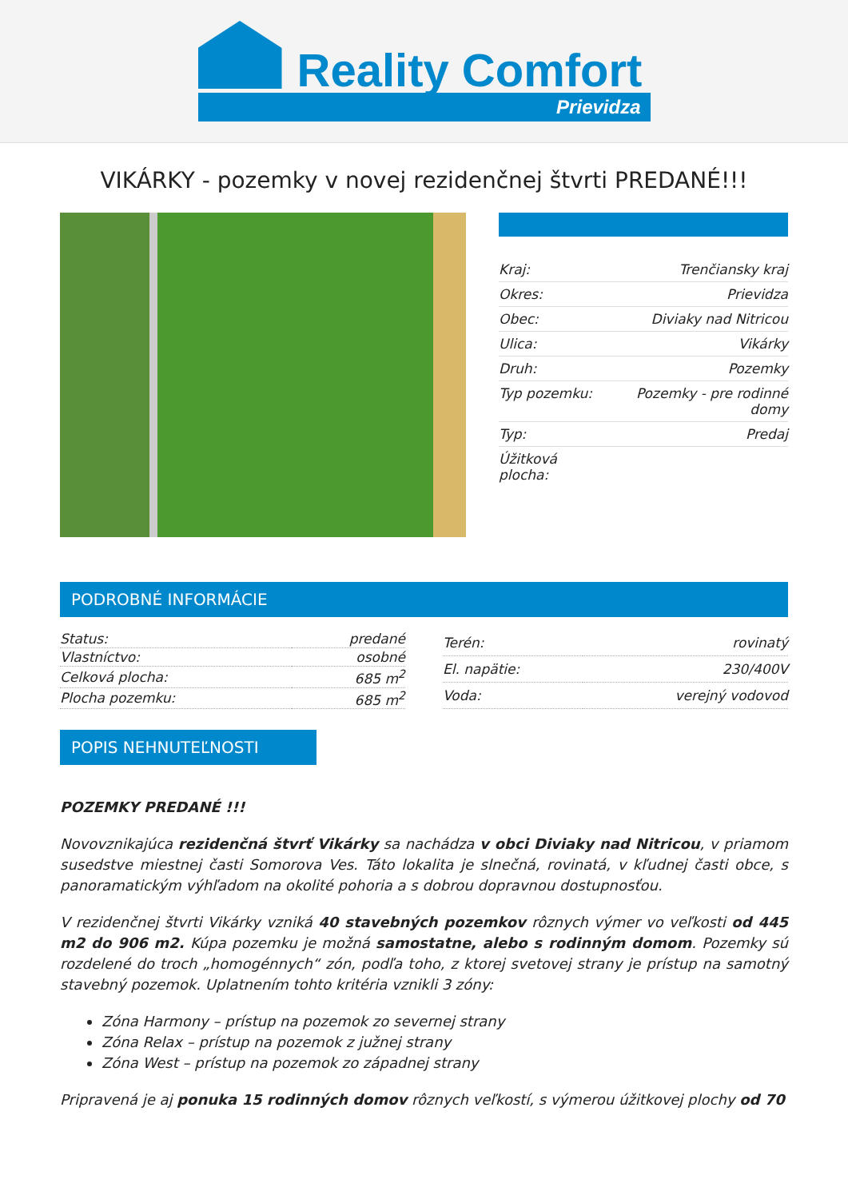Reality Comfort
Prievidza
VIKÁRKY - pozemky v novej rezidenčnej štvrti PREDANÉ!!!
| Kraj: | Trenčiansky kraj |
| Okres: | Prievidza |
| Obec: | Diviaky nad Nitricou |
| Ulica: | Vikárky |
| Druh: | Pozemky |
| Typ pozemku: | Pozemky - pre rodinné domy |
| Typ: | Predaj |
| Úžitková plocha: | |
PODROBNÉ INFORMÁCIE
| Status: | predané |
| Vlastníctvo: | osobné |
| Celková plocha: | 685 m<sup>2</sup> |
| Plocha pozemku: | 685 m<sup>2</sup> |
| Terén: | rovinatý |
| El. napätie: | 230/400V |
| Voda: | verejný vodovod |
POPIS NEHNUTEĽNOSTI
POZEMKY PREDANÉ !!!
Novovznikajúca rezidenčná štvrť Vikárky sa nachádza v obci Diviaky nad Nitricou, v priamom susedstve miestnej časti Somorova Ves. Táto lokalita je slnečná, rovinatá, v kľudnej časti obce, s panoramatickým výhľadom na okolité pohoria a s dobrou dopravnou dostupnosťou.
V rezidenčnej štvrti Vikárky vzniká 40 stavebných pozemkov rôznych výmer vo veľkosti od 445 m2 do 906 m2. Kúpa pozemku je možná samostatne, alebo s rodinným domom. Pozemky sú rozdelené do troch „homogénnych“ zón, podľa toho, z ktorej svetovej strany je prístup na samotný stavebný pozemok. Uplatnením tohto kritéria vznikli 3 zóny:
Zóna Harmony – prístup na pozemok zo severnej strany
Zóna Relax – prístup na pozemok z južnej strany
Zóna West – prístup na pozemok zo západnej strany
Pripravená je aj ponuka 15 rodinných domov rôznych veľkostí, s výmerou úžitkovej plochy od 70